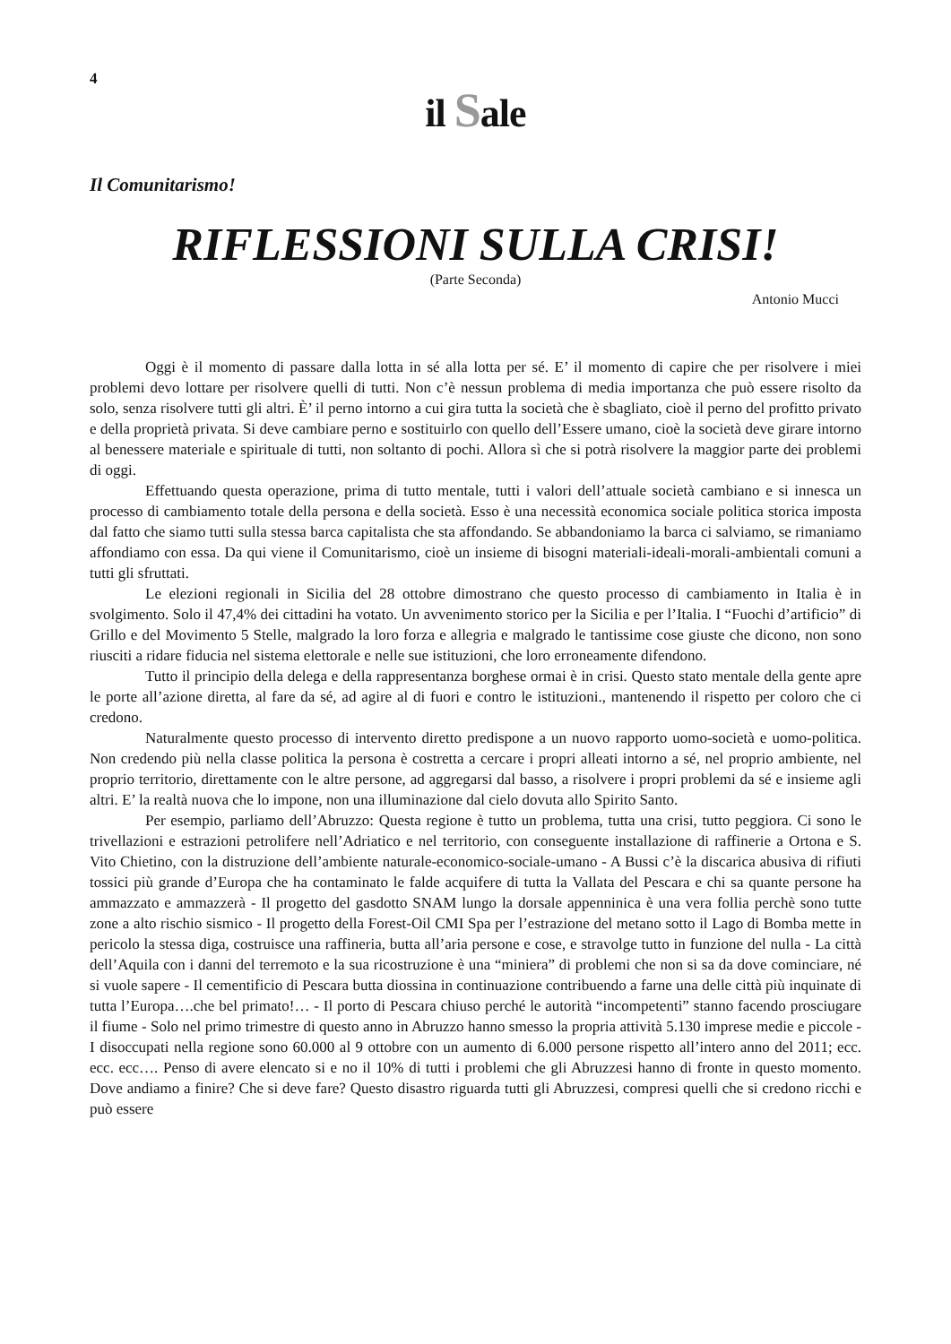4
il Sale
Il Comunitarismo!
RIFLESSIONI SULLA CRISI!
(Parte Seconda)
Antonio Mucci
Oggi è il momento di passare dalla lotta in sé alla lotta per sé. E’ il momento di capire che per risolvere i miei problemi devo lottare per risolvere quelli di tutti. Non c’è nessun problema di media importanza che può essere risolto da solo, senza risolvere tutti gli altri. È’ il perno intorno a cui gira tutta la società che è sbagliato, cioè il perno del profitto privato e della proprietà privata. Si deve cambiare perno e sostituirlo con quello dell’Essere umano, cioè la società deve girare intorno al benessere materiale e spirituale di tutti, non soltanto di pochi. Allora sì che si potrà risolvere la maggior parte dei problemi di oggi.
Effettuando questa operazione, prima di tutto mentale, tutti i valori dell’attuale società cambiano e si innesca un processo di cambiamento totale della persona e della società. Esso è una necessità economica sociale politica storica imposta dal fatto che siamo tutti sulla stessa barca capitalista che sta affondando. Se abbandoniamo la barca ci salviamo, se rimaniamo affondiamo con essa. Da qui viene il Comunitarismo, cioè un insieme di bisogni materiali-ideali-morali-ambientali comuni a tutti gli sfruttati.
Le elezioni regionali in Sicilia del 28 ottobre dimostrano che questo processo di cambiamento in Italia è in svolgimento. Solo il 47,4% dei cittadini ha votato. Un avvenimento storico per la Sicilia e per l’Italia. I “Fuochi d’artificio” di Grillo e del Movimento 5 Stelle, malgrado la loro forza e allegria e malgrado le tantissime cose giuste che dicono, non sono riusciti a ridare fiducia nel sistema elettorale e nelle sue istituzioni, che loro erroneamente difendono.
Tutto il principio della delega e della rappresentanza borghese ormai è in crisi. Questo stato mentale della gente apre le porte all’azione diretta, al fare da sé, ad agire al di fuori e contro le istituzioni., mantenendo il rispetto per coloro che ci credono.
Naturalmente questo processo di intervento diretto predispone a un nuovo rapporto uomo-società e uomo-politica. Non credendo più nella classe politica la persona è costretta a cercare i propri alleati intorno a sé, nel proprio ambiente, nel proprio territorio, direttamente con le altre persone, ad aggregarsi dal basso, a risolvere i propri problemi da sé e insieme agli altri. E’ la realtà nuova che lo impone, non una illuminazione dal cielo dovuta allo Spirito Santo.
Per esempio, parliamo dell’Abruzzo: Questa regione è tutto un problema, tutta una crisi, tutto peggiora. Ci sono le trivellazioni e estrazioni petrolifere nell’Adriatico e nel territorio, con conseguente installazione di raffinerie a Ortona e S. Vito Chietino, con la distruzione dell’ambiente naturale-economico-sociale-umano - A Bussi c’è la discarica abusiva di rifiuti tossici più grande d’Europa che ha contaminato le falde acquifere di tutta la Vallata del Pescara e chi sa quante persone ha ammazzato e ammazzerà - Il progetto del gasdotto SNAM lungo la dorsale appenninica è una vera follia perchè sono tutte zone a alto rischio sismico - Il progetto della Forest-Oil CMI Spa per l’estrazione del metano sotto il Lago di Bomba mette in pericolo la stessa diga, costruisce una raffineria, butta all’aria persone e cose, e stravolge tutto in funzione del nulla - La città dell’Aquila con i danni del terremoto e la sua ricostruzione è una “miniera” di problemi che non si sa da dove cominciare, né si vuole sapere - Il cementificio di Pescara butta diossina in continuazione contribuendo a farne una delle città più inquinate di tutta l’Europa….che bel primato!… - Il porto di Pescara chiuso perché le autorità “incompetenti” stanno facendo prosciugare il fiume - Solo nel primo trimestre di questo anno in Abruzzo hanno smesso la propria attività 5.130 imprese medie e piccole - I disoccupati nella regione sono 60.000 al 9 ottobre con un aumento di 6.000 persone rispetto all’intero anno del 2011; ecc. ecc. ecc…. Penso di avere elencato si e no il 10% di tutti i problemi che gli Abruzzesi hanno di fronte in questo momento. Dove andiamo a finire? Che si deve fare? Questo disastro riguarda tutti gli Abruzzesi, compresi quelli che si credono ricchi e può essere